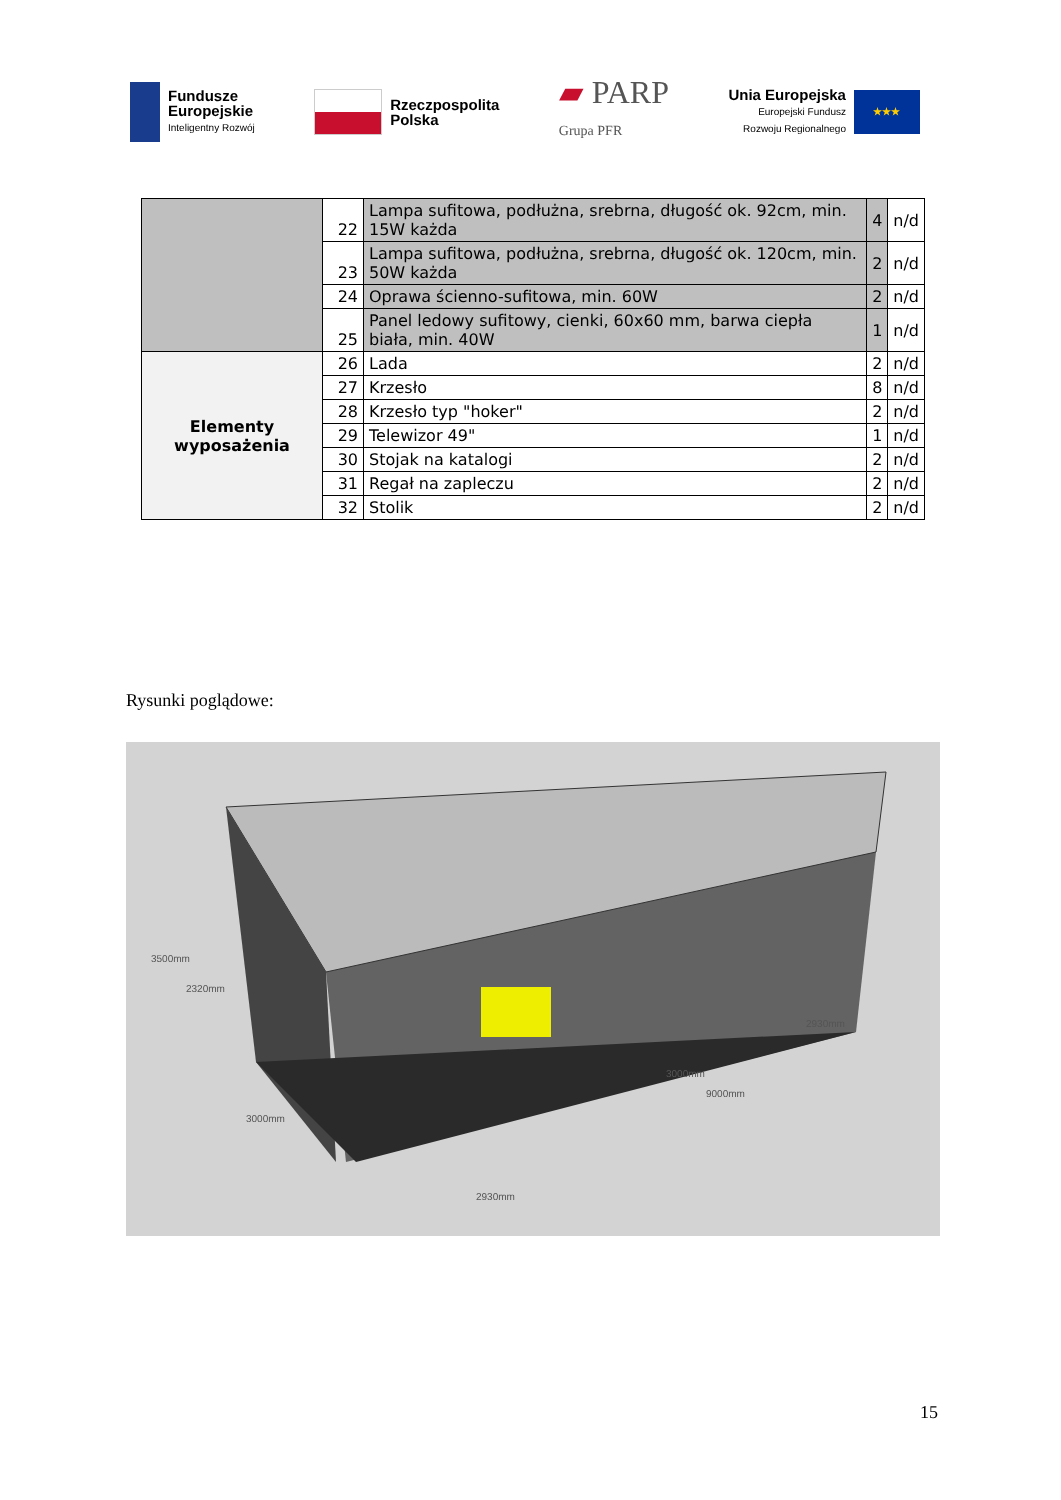Fundusze
Europejskie
Inteligentny Rozwój
Rzeczpospolita
Polska
▰ PARP
Grupa PFR
Unia Europejska
Europejski Fundusz
Rozwoju Regionalnego
★★★
| | 22 | Lampa sufitowa, podłużna, srebrna, długość ok. 92cm, min. 15W każda | 4 | n/d |
| | 23 | Lampa sufitowa, podłużna, srebrna, długość ok. 120cm, min. 50W każda | 2 | n/d |
| | 24 | Oprawa ścienno-sufitowa, min. 60W | 2 | n/d |
| | 25 | Panel ledowy sufitowy, cienki, 60x60 mm, barwa ciepła biała, min. 40W | 1 | n/d |
| Elementy wyposażenia | 26 | Lada | 2 | n/d |
| | 27 | Krzesło | 8 | n/d |
| | 28 | Krzesło typ "hoker" | 2 | n/d |
| | 29 | Telewizor 49" | 1 | n/d |
| | 30 | Stojak na katalogi | 2 | n/d |
| | 31 | Regał na zapleczu | 2 | n/d |
| | 32 | Stolik | 2 | n/d |
Rysunki poglądowe:
3500mm
2320mm
3000mm
2930mm
3000mm
9000mm
2930mm
15